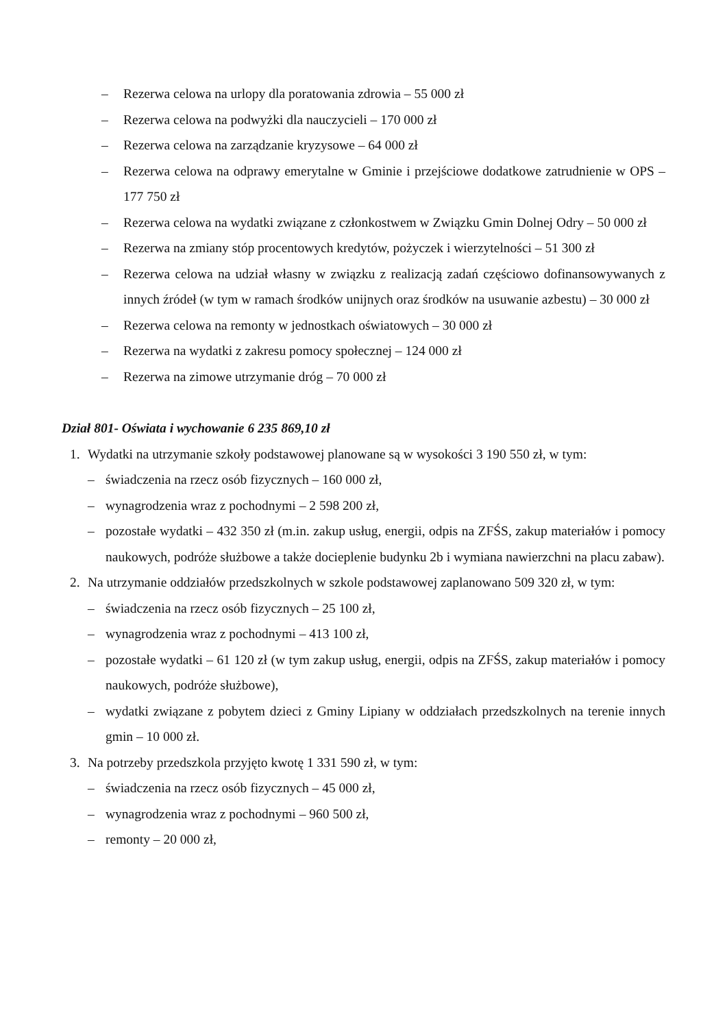– Rezerwa celowa na urlopy dla poratowania zdrowia – 55 000 zł
– Rezerwa celowa na podwyżki dla nauczycieli – 170 000 zł
– Rezerwa celowa na zarządzanie kryzysowe – 64 000 zł
– Rezerwa celowa na odprawy emerytalne w Gminie i przejściowe dodatkowe zatrudnienie w OPS – 177 750 zł
– Rezerwa celowa na wydatki związane z członkostwem w Związku Gmin Dolnej Odry – 50 000 zł
– Rezerwa na zmiany stóp procentowych kredytów, pożyczek i wierzytelności – 51 300 zł
– Rezerwa celowa na udział własny w związku z realizacją zadań częściowo dofinansowywanych z innych źródeł (w tym w ramach środków unijnych oraz środków na usuwanie azbestu) – 30 000 zł
– Rezerwa celowa na remonty w jednostkach oświatowych – 30 000 zł
– Rezerwa na wydatki z zakresu pomocy społecznej – 124 000 zł
– Rezerwa na zimowe utrzymanie dróg – 70 000 zł
Dział 801- Oświata i wychowanie 6 235 869,10 zł
1. Wydatki na utrzymanie szkoły podstawowej planowane są w wysokości 3 190 550 zł, w tym:
– świadczenia na rzecz osób fizycznych – 160 000 zł,
– wynagrodzenia wraz z pochodnymi – 2 598 200 zł,
– pozostałe wydatki – 432 350 zł (m.in. zakup usług, energii, odpis na ZFŚS, zakup materiałów i pomocy naukowych, podróże służbowe a także docieplenie budynku 2b i wymiana nawierzchni na placu zabaw).
2. Na utrzymanie oddziałów przedszkolnych w szkole podstawowej zaplanowano 509 320 zł, w tym:
– świadczenia na rzecz osób fizycznych – 25 100 zł,
– wynagrodzenia wraz z pochodnymi – 413 100 zł,
– pozostałe wydatki – 61 120 zł (w tym zakup usług, energii, odpis na ZFŚS, zakup materiałów i pomocy naukowych, podróże służbowe),
– wydatki związane z pobytem dzieci z Gminy Lipiany w oddziałach przedszkolnych na terenie innych gmin – 10 000 zł.
3. Na potrzeby przedszkola przyjęto kwotę 1 331 590 zł, w tym:
– świadczenia na rzecz osób fizycznych – 45 000 zł,
– wynagrodzenia wraz z pochodnymi – 960 500 zł,
– remonty – 20 000 zł,